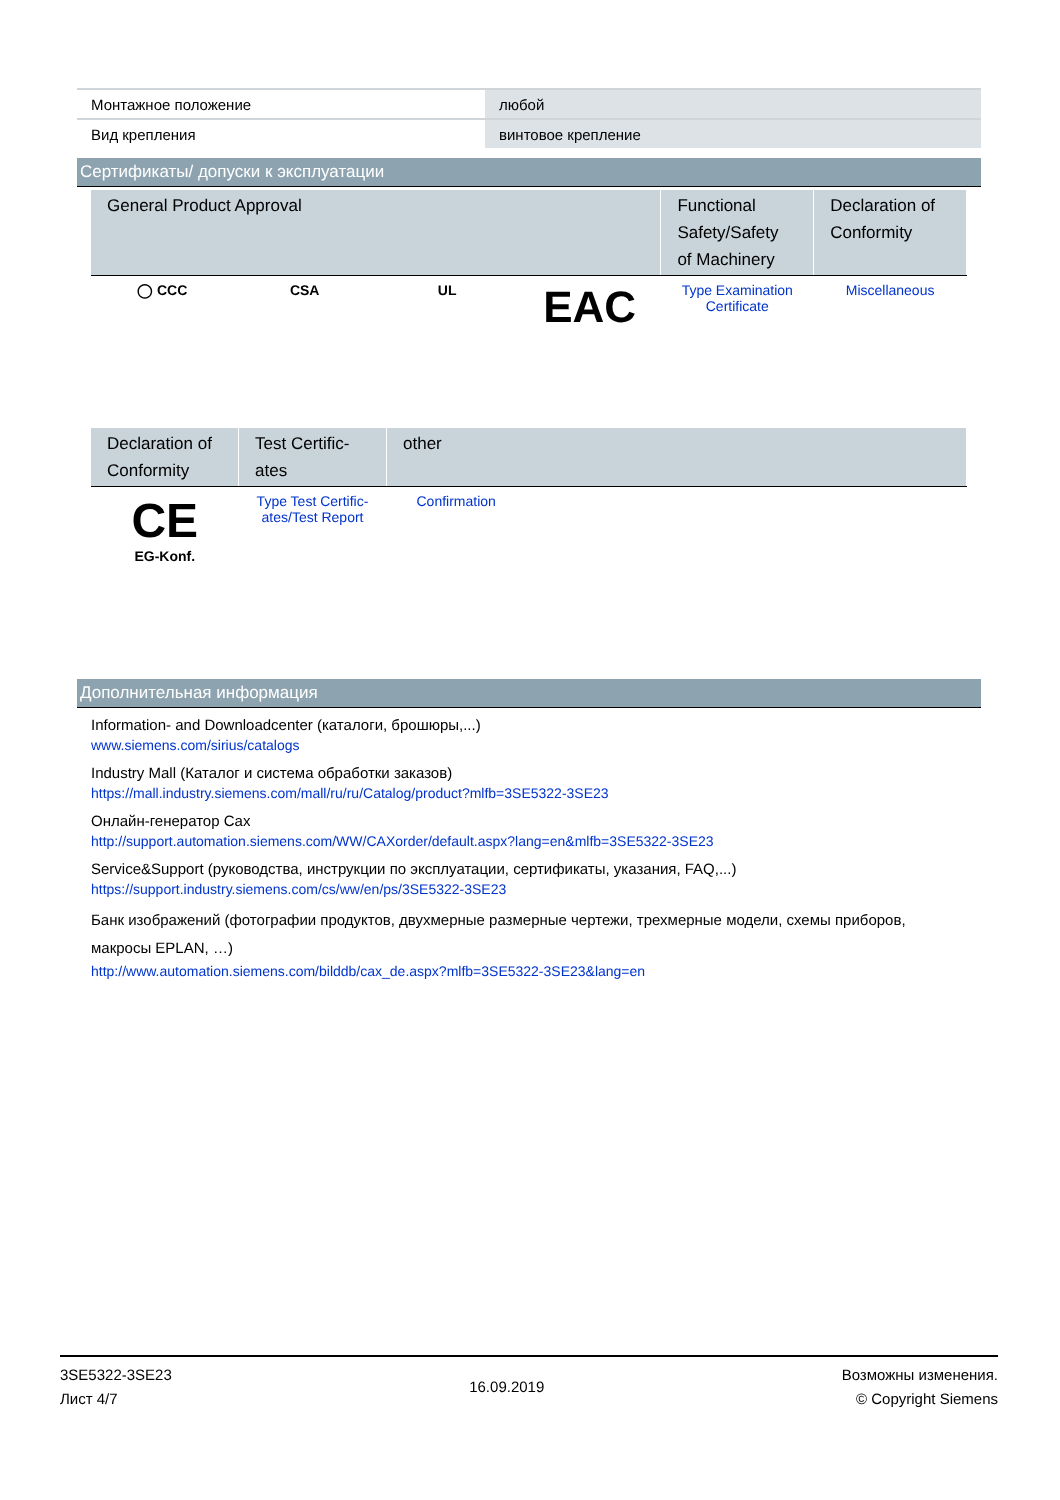| Монтажное положение | любой |
| Вид крепления | винтовое крепление |
Сертификаты/ допуски к эксплуатации
| General Product Approval | | | | Functional Safety/Safety of Machinery | Declaration of Conformity |
| --- | --- | --- | --- | --- | --- |
| ◯ CCC | CSA | UL | EAC | Type Examination Certificate | Miscellaneous |
| Declaration of Conformity | Test Certific-ates | other |
| --- | --- | --- |
| CE EG-Konf. | Type Test Certific-ates/Test Report | Confirmation |
Дополнительная информация
Information- and Downloadcenter (каталоги, брошюры,...)
www.siemens.com/sirius/catalogs
Industry Mall (Каталог и система обработки заказов)
https://mall.industry.siemens.com/mall/ru/ru/Catalog/product?mlfb=3SE5322-3SE23
Онлайн-генератор Cax
http://support.automation.siemens.com/WW/CAXorder/default.aspx?lang=en&mlfb=3SE5322-3SE23
Service&Support (руководства, инструкции по эксплуатации, сертификаты, указания, FAQ,...)
https://support.industry.siemens.com/cs/ww/en/ps/3SE5322-3SE23
Банк изображений (фотографии продуктов, двухмерные размерные чертежи, трехмерные модели, схемы приборов, макросы EPLAN, …)
http://www.automation.siemens.com/bilddb/cax_de.aspx?mlfb=3SE5322-3SE23&lang=en
3SE5322-3SE23
Лист 4/7
16.09.2019
Возможны изменения.
© Copyright Siemens